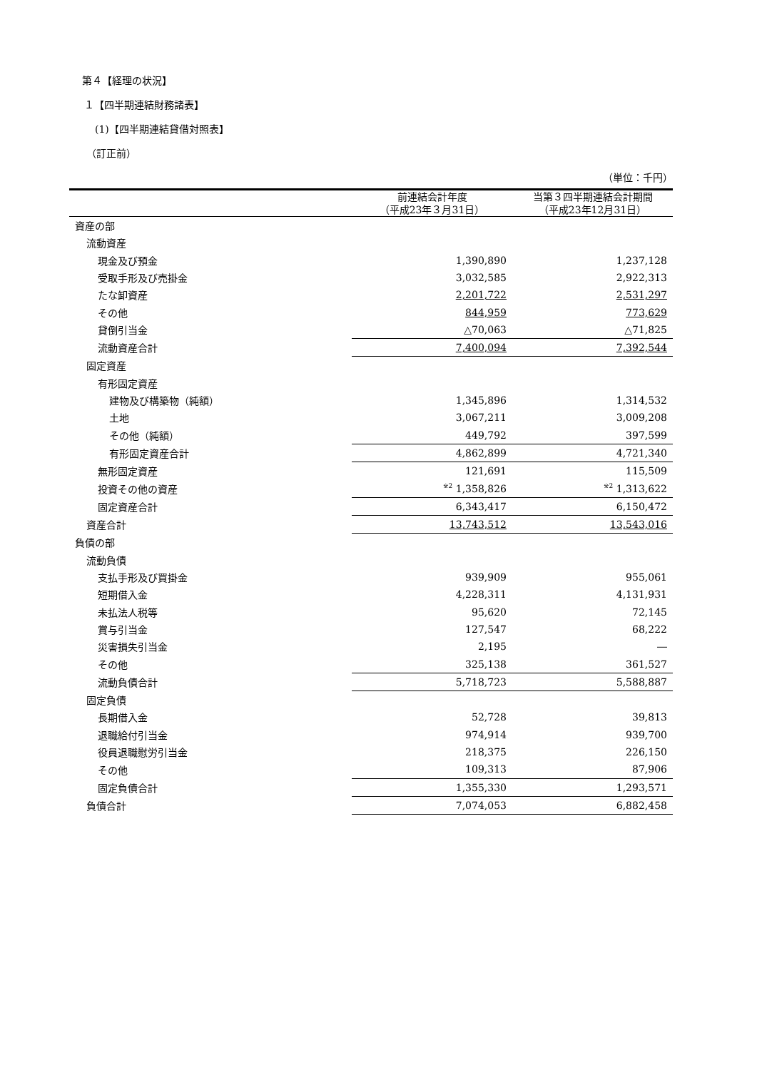第４【経理の状況】
１【四半期連結財務諸表】
(1)【四半期連結貸借対照表】
（訂正前）
（単位：千円）
| | 前連結会計年度 （平成23年３月31日） | 当第３四半期連結会計期間 （平成23年12月31日） |
| --- | --- | --- |
| 資産の部 | | |
| 流動資産 | | |
| 現金及び預金 | 1,390,890 | 1,237,128 |
| 受取手形及び売掛金 | 3,032,585 | 2,922,313 |
| たな卸資産 | 2,201,722 | 2,531,297 |
| その他 | 844,959 | 773,629 |
| 貸倒引当金 | △70,063 | △71,825 |
| 流動資産合計 | 7,400,094 | 7,392,544 |
| 固定資産 | | |
| 有形固定資産 | | |
| 建物及び構築物（純額） | 1,345,896 | 1,314,532 |
| 土地 | 3,067,211 | 3,009,208 |
| その他（純額） | 449,792 | 397,599 |
| 有形固定資産合計 | 4,862,899 | 4,721,340 |
| 無形固定資産 | 121,691 | 115,509 |
| 投資その他の資産 | <sup>※2</sup> 1,358,826 | <sup>※2</sup> 1,313,622 |
| 固定資産合計 | 6,343,417 | 6,150,472 |
| 資産合計 | 13,743,512 | 13,543,016 |
| 負債の部 | | |
| 流動負債 | | |
| 支払手形及び買掛金 | 939,909 | 955,061 |
| 短期借入金 | 4,228,311 | 4,131,931 |
| 未払法人税等 | 95,620 | 72,145 |
| 賞与引当金 | 127,547 | 68,222 |
| 災害損失引当金 | 2,195 | ― |
| その他 | 325,138 | 361,527 |
| 流動負債合計 | 5,718,723 | 5,588,887 |
| 固定負債 | | |
| 長期借入金 | 52,728 | 39,813 |
| 退職給付引当金 | 974,914 | 939,700 |
| 役員退職慰労引当金 | 218,375 | 226,150 |
| その他 | 109,313 | 87,906 |
| 固定負債合計 | 1,355,330 | 1,293,571 |
| 負債合計 | 7,074,053 | 6,882,458 |